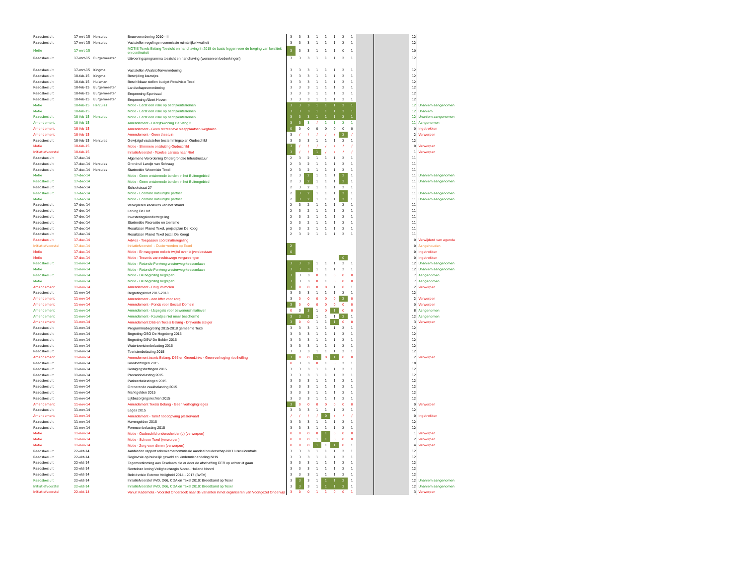| Raadsbesluit | 17-mrt-15 | Hercules | Bouwverordening 2010 - II | 3 | 3 | 3 | 1 | 1 | 1 | 2 | 1 | | | 12 | |
| Raadsbesluit | 17-mrt-15 | Hercules | Vaststellen regelingen commissie ruimtelijke kwaliteit | 3 | 3 | 3 | 1 | 1 | 1 | 2 | 1 | | | 12 | |
| Motie | 17-mrt-15 | | MOTIE Texels Belang Toezicht en handhaving In 2015 de basis leggen voor de borging van kwaliteit en continuiteit | 3 | 3 | 3 | 1 | 1 | 1 | 0 | 1 | | | 10 | |
| Raadsbesluit | 17-mrt-15 | Burgemeester | Uitvoeringsprogramma toezicht en handhaving (wensen en bedenkingen) | 3 | 3 | 3 | 1 | 1 | 1 | 2 | 1 | | | 12 | |
| Raadsbesluit | 17-mrt-15 | Kingma | Vaststellen Afvalstoffenverordening | 3 | 3 | 3 | 1 | 1 | 1 | 2 | 1 | | | 12 | |
| Raadsbesluit | 18-feb-15 | Kingma | Bestrijding kauwtjes | 3 | 3 | 3 | 1 | 1 | 1 | 2 | 1 | | | 12 | |
| Raadsbesluit | 18-feb-15 | Huisman | Beschikbaar stellen budget Retailvisie Texel | 3 | 3 | 3 | 1 | 1 | 1 | 2 | 1 | | | 12 | |
| Raadsbesluit | 18-feb-15 | Burgemeester | Landschapsverordening | 3 | 3 | 3 | 1 | 1 | 1 | 2 | 1 | | | 12 | |
| Raadsbesluit | 18-feb-15 | Burgemeester | Erepenning Sportraad | 3 | 3 | 3 | 1 | 1 | 1 | 2 | 1 | | | 12 | |
| Raadsbesluit | 18-feb-15 | Burgemeester | Erepenning Albert Hoven | 3 | 3 | 3 | 1 | 1 | 1 | 2 | 1 | | | 12 | |
| Motie | 18-feb-15 | Hercules | Motie - Eerst een visie op bedrijventerreinen | 3 | 3 | 3 | 1 | 1 | 1 | 2 | 1 | | | 12 | Unaniem aangenomen |
| Motie | 18-feb-15 | | Motie - Eerst een visie op bedrijventerreinen | 3 | 3 | 3 | 1 | 1 | 1 | 2 | 1 | | | 12 | Unaniem |
| Raadsbesluit | 18-feb-15 | Hercules | Motie - Eerst een visie op bedrijventerreinen | 3 | 3 | 3 | 1 | 1 | 1 | 2 | 1 | | | 12 | Unaniem aangenomen |
| Amendement | 18-feb-15 | | Amendement - Bedrijfswoning De Vang 3 | 3 | 3 | 3 | / | 1 | 1 | 2 | 1 | | | 11 | Aangenomen |
| Amendement | 18-feb-15 | | Amendement - Geen recreatieve slaapplaatsen weghalen | 0 | 0 | 0 | 0 | 0 | 0 | 0 | 0 | | | 0 | Ingetrokken |
| Amendement | 18-feb-15 | | Amendement - Geen theetuin | 3 | / | / | / | / | / | 2 | / | | | 2 | Verworpen |
| Raadsbesluit | 18-feb-15 | Hercules | Gewijzigd vaststellen bestemmingsplan Oudeschild | 3 | 3 | 3 | 1 | 1 | 1 | 2 | 1 | | | 12 | |
| Motie | 18-feb-15 | | Motie - Slimmere ontsluiting Oudeschild | 3 | / | / | / | / | / | / | / | | | 0 | Verworpen |
| Initiatiefvoorstel | 18-feb-15 | | Initiatiefvoorstel - Texelse Larissa naar Rio! | 3 | / | / | 1 | / | / | / | / | | | 1 | Verworpen |
| Raadsbesluit | 17-dec-14 | | Algemene Verordening Ondergrondse Infrastructuur | 2 | 3 | 2 | 1 | 1 | 1 | 2 | 1 | | | 11 | |
| Raadsbesluit | 17-dec-14 | Hercules | Grondruil Landje van Schraag | 2 | 3 | 2 | 1 | 1 | 1 | 2 | 1 | | | 11 | |
| Raadsbesluit | 17-dec-14 | Hercules | Startnotitie Woonvisie Texel | 2 | 3 | 2 | 1 | 1 | 1 | 2 | 1 | | | 11 | |
| Motie | 17-dec-14 | | Motie - Geen ontsierende borden in het Buitengebied | 2 | 3 | 2 | 1 | 1 | 1 | 2 | 1 | | | 11 | Unaniem aangenomen |
| Raadsbesluit | 17-dec-14 | | Motie - Geen ontsierende borden in het Buitengebied | 2 | 3 | 2 | 1 | 1 | 1 | 2 | 1 | | | 11 | Unaniem aangenomen |
| Raadsbesluit | 17-dec-14 | | Schoolstraat 27 | 2 | 3 | 2 | 1 | 1 | 1 | 2 | 1 | | | 11 | |
| Raadsbesluit | 17-dec-14 | | Motie - Ecomare natuurlijke partner | 2 | 3 | 2 | 1 | 1 | 1 | 2 | 1 | | | 11 | Unaniem aangenomen |
| Motie | 17-dec-14 | | Motie - Ecomare natuurlijke partner | 2 | 3 | 2 | 1 | 1 | 1 | 2 | 1 | | | 11 | Unaniem aangenomen |
| Raadsbesluit | 17-dec-14 | | Verwijderen kadavers van het strand | 2 | 3 | 2 | 1 | 1 | 1 | 2 | 1 | | | 11 | |
| Raadsbesluit | 17-dec-14 | | Lening De Hof | 2 | 3 | 2 | 1 | 1 | 1 | 2 | 1 | | | 11 | |
| Raadsbesluit | 17-dec-14 | | Investeringskredietregeling | 2 | 3 | 2 | 1 | 1 | 1 | 2 | 1 | | | 11 | |
| Raadsbesluit | 17-dec-14 | | Startnotitie Recreatie en toerisme | 2 | 3 | 2 | 1 | 1 | 1 | 2 | 1 | | | 11 | |
| Raadsbesluit | 17-dec-14 | | Resultaten Planet Texel, projectplan De Koog | 2 | 3 | 2 | 1 | 1 | 1 | 2 | 1 | | | 11 | |
| Raadsbesluit | 17-dec-14 | | Resultaten Planet Texel (excl. De Koog) | 2 | 3 | 2 | 1 | 1 | 1 | 2 | 1 | | | 11 | |
| Raadsbesluit | 17-dec-14 | | Advies - Toepassen coördinatieregeling | | | | | | | | | | | 0 | Verwijderd van agenda |
| Initiatiefvoorstel | 17-dec-14 | | Initiatiefvoorstel - Ouder worden op Texel | 2 | | | | | | | | | | 0 | Aangehouden |
| Motie | 17-dec-14 | | Motie - Er mag geen enkele twijfel over blijven bestaan | 0 | | | | | | | | | | 0 | Ingetrokken |
| Motie | 17-dec-14 | | Motie - Treurnis van rechtswege vergunningen | | | | | | | 0 | | | | 0 | Ingetrokken |
| Raadsbesluit | 11-nov-14 | | Motie - Rotonde Pontweg-westerweg-keesomlaan | 3 | 3 | 3 | 1 | 1 | 1 | 2 | 1 | | | 12 | Unaniem aangenomen |
| Motie | 11-nov-14 | | Motie - Rotonde Pontweg-westerweg-keesomlaan | 3 | 3 | 3 | 1 | 1 | 1 | 2 | 1 | | | 12 | Unaniem aangenomen |
| Raadsbesluit | 11-nov-14 | | Motie - De begroting begrijpen | 3 | 3 | 3 | 0 | 1 | 0 | 0 | 0 | | | 7 | Aangenomen |
| Motie | 11-nov-14 | | Motie - De begroting begrijpen | 3 | 3 | 3 | 0 | 1 | 0 | 0 | 0 | | | 7 | Aangenomen |
| Amendement | 11-nov-14 | | Amendement - Brug Volmolen | 3 | 0 | 0 | 0 | 0 | 1 | 0 | 1 | | | 2 | Verworpen |
| Raadsbesluit | 11-nov-14 | | Begrotingsbrief 2015-2018 | 3 | 3 | 3 | 1 | 1 | 1 | 2 | 1 | | | 12 | |
| Amendement | 11-nov-14 | | Amendement - een bffer voor zorg | 3 | 0 | 0 | 0 | 0 | 0 | 2 | 0 | | | 2 | Verworpen |
| Amendement | 11-nov-14 | | Amendement - Fonds voor Sociaal Domein | 3 | 0 | 0 | 0 | 0 | 0 | 0 | 0 | | | 0 | Verworpen |
| Amendement | 11-nov-14 | | Amendement - IJspegels voor bewonersinitiatieven | 0 | 3 | 3 | 1 | 0 | 1 | 0 | 0 | | | 8 | Aangenomen |
| Amendement | 11-nov-14 | | Amendement - Kauwtjes niet meer beschermd | 3 | 3 | 3 | 1 | 1 | 1 | 2 | 1 | | | 12 | Aangenomen |
| Amendement | 11-nov-14 | | Amendement D66 en Texels Belang - Drijvende steiger | 3 | 0 | 0 | 1 | 1 | 1 | 0 | 0 | | | 3 | Verworpen |
| Raadsbesluit | 11-nov-14 | | Programmabegroting 2015-2018 gemeente Texel | 3 | 3 | 3 | 1 | 1 | 1 | 2 | 1 | | | 12 | |
| Raadsbesluit | 11-nov-14 | | Begroting OSG De Hogeberg 2015 | 3 | 3 | 3 | 1 | 1 | 1 | 2 | 1 | | | 12 | |
| Raadsbesluit | 11-nov-14 | | Begroting DSW De Bolder 2015 | 3 | 3 | 3 | 1 | 1 | 1 | 2 | 1 | | | 12 | |
| Raadsbesluit | 11-nov-14 | | Watertoeristenbelasting 2015 | 3 | 3 | 3 | 1 | 1 | 1 | 2 | 1 | | | 12 | |
| Raadsbesluit | 11-nov-14 | | Toeristenbelasting 2015 | 3 | 3 | 3 | 1 | 1 | 1 | 2 | 1 | | | 12 | |
| Amendement | 11-nov-14 | | Amendement texels Belang, D66 en GroenLinks - Geen verhoging rioolheffing | 3 | 0 | 0 | 1 | 0 | 1 | 0 | 0 | | | 2 | Verworpen |
| Raadsbesluit | 11-nov-14 | | Rioolheffingen 2015 | 0 | 3 | 3 | 0 | 1 | 0 | 2 | 1 | | | 10 | |
| Raadsbesluit | 11-nov-14 | | Reinigingsheffingen 2015 | 3 | 3 | 3 | 1 | 1 | 1 | 2 | 1 | | | 12 | |
| Raadsbesluit | 11-nov-14 | | Precariobelasting 2015 | 3 | 3 | 3 | 1 | 1 | 1 | 2 | 1 | | | 12 | |
| Raadsbesluit | 11-nov-14 | | Parkeerbelastingen 2015 | 3 | 3 | 3 | 1 | 1 | 1 | 2 | 1 | | | 12 | |
| Raadsbesluit | 11-nov-14 | | Onroerende zaakbelasting 2015 | 3 | 3 | 3 | 1 | 1 | 1 | 2 | 1 | | | 12 | |
| Raadsbesluit | 11-nov-14 | | Marktgelden 2015 | 3 | 3 | 3 | 1 | 1 | 1 | 2 | 1 | | | 12 | |
| Raadsbesluit | 11-nov-14 | | Lijkbezorgingsrechten 2015 | 3 | 3 | 3 | 1 | 1 | 1 | 2 | 1 | | | 12 | |
| Amendement | 11-nov-14 | | Amendement Texels Belang - Geen verhoging leges | 3 | 0 | 0 | 0 | 0 | 0 | 0 | 0 | | | 0 | Verworpen |
| Raadsbesluit | 11-nov-14 | | Leges 2015 | 3 | 3 | 3 | 1 | 1 | 1 | 2 | 1 | | | 12 | |
| Amendement | 11-nov-14 | | Amendement - Tarief noodopvang pleziervaart | / | / | / | / | 0 | / | / | / | | | 0 | Ingetrokken |
| Raadsbesluit | 11-nov-14 | | Havengelden 2015 | 3 | 3 | 3 | 1 | 1 | 1 | 2 | 1 | | | 12 | |
| Raadsbesluit | 11-nov-14 | | Forensenbelasting 2015 | 3 | 3 | 3 | 1 | 1 | 1 | 2 | 1 | | | 12 | |
| Motie | 11-nov-14 | | Motie - Oudeschild onderscheiden(d) (verworpen) | 0 | 0 | 0 | 0 | 1 | 0 | 0 | 0 | | | 1 | Verworpen |
| Motie | 11-nov-14 | | Motie - Schoon Texel (verworpen) | 0 | 0 | 0 | 1 | 1 | 0 | 0 | 0 | | | 2 | Verworpen |
| Motie | 11-nov-14 | | Motie - Zorg voor dieren (verworpen) | 0 | 0 | 0 | 1 | 1 | 1 | 0 | 1 | | | 4 | Verworpen |
| Raadsbesluit | 22-okt-14 | | Aanbieden rapport rekenkamercommissie aandeelhouderschap NV Huisvuilcentrale | 3 | 3 | 3 | 1 | 1 | 1 | 2 | 1 | | | 12 | |
| Raadsbesluit | 22-okt-14 | | Regiovisie op huiselijk geweld en kindermishandeling NHN | 3 | 3 | 3 | 1 | 1 | 1 | 2 | 1 | | | 12 | |
| Raadsbesluit | 22-okt-14 | | Tegemoetkoming aan Texelaars die er door de afschaffing CER op achteruit gaan | 3 | 3 | 3 | 1 | 1 | 1 | 2 | 1 | | | 12 | |
| Raadsbesluit | 22-okt-14 | | Renteloze lening Veiligheidsregio Noord- Holland Noord | 3 | 3 | 3 | 1 | 1 | 1 | 2 | 1 | | | 12 | |
| Raadsbesluit | 22-okt-14 | | Beleidsvisie Externe Veiligheid 2014 - 2017 (BvEV) | 3 | 3 | 3 | 1 | 1 | 1 | 2 | 1 | | | 12 | |
| Raadsbesluit | 22-okt-14 | | Initiatiefvoorstel VVD, D66, CDA en Texel 2010: Breedband op Texel | 3 | 3 | 3 | 1 | 1 | 1 | 2 | 1 | | | 12 | Unaniem aangenomen |
| Initiatiefvoorstel | 22-okt-14 | | Initiatiefvoorstel VVD, D66, CDA en Texel 2010: Breedband op Texel | 3 | 3 | 3 | 1 | 1 | 1 | 2 | 1 | | | 12 | Unaniem aangenomen |
| Initiatiefvoorstel | 22-okt-14 | | Vanuit Kadernota - Voorstel Onderzoek naar de varianten in het organiseren van Voortgezet Onderwijs | 3 | 0 | 0 | 1 | 1 | 0 | 0 | 1 | | | 3 | Verworpen |